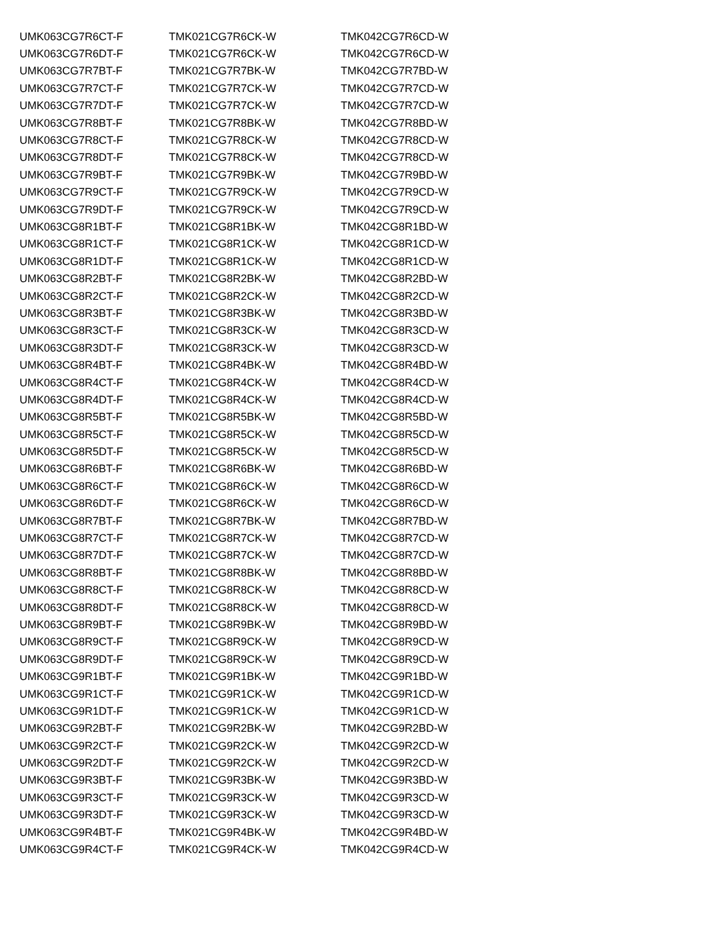| UMK063CG7R6CT-F | TMK021CG7R6CK-W | TMK042CG7R6CD-W |
| UMK063CG7R6DT-F | TMK021CG7R6CK-W | TMK042CG7R6CD-W |
| UMK063CG7R7BT-F | TMK021CG7R7BK-W | TMK042CG7R7BD-W |
| UMK063CG7R7CT-F | TMK021CG7R7CK-W | TMK042CG7R7CD-W |
| UMK063CG7R7DT-F | TMK021CG7R7CK-W | TMK042CG7R7CD-W |
| UMK063CG7R8BT-F | TMK021CG7R8BK-W | TMK042CG7R8BD-W |
| UMK063CG7R8CT-F | TMK021CG7R8CK-W | TMK042CG7R8CD-W |
| UMK063CG7R8DT-F | TMK021CG7R8CK-W | TMK042CG7R8CD-W |
| UMK063CG7R9BT-F | TMK021CG7R9BK-W | TMK042CG7R9BD-W |
| UMK063CG7R9CT-F | TMK021CG7R9CK-W | TMK042CG7R9CD-W |
| UMK063CG7R9DT-F | TMK021CG7R9CK-W | TMK042CG7R9CD-W |
| UMK063CG8R1BT-F | TMK021CG8R1BK-W | TMK042CG8R1BD-W |
| UMK063CG8R1CT-F | TMK021CG8R1CK-W | TMK042CG8R1CD-W |
| UMK063CG8R1DT-F | TMK021CG8R1CK-W | TMK042CG8R1CD-W |
| UMK063CG8R2BT-F | TMK021CG8R2BK-W | TMK042CG8R2BD-W |
| UMK063CG8R2CT-F | TMK021CG8R2CK-W | TMK042CG8R2CD-W |
| UMK063CG8R3BT-F | TMK021CG8R3BK-W | TMK042CG8R3BD-W |
| UMK063CG8R3CT-F | TMK021CG8R3CK-W | TMK042CG8R3CD-W |
| UMK063CG8R3DT-F | TMK021CG8R3CK-W | TMK042CG8R3CD-W |
| UMK063CG8R4BT-F | TMK021CG8R4BK-W | TMK042CG8R4BD-W |
| UMK063CG8R4CT-F | TMK021CG8R4CK-W | TMK042CG8R4CD-W |
| UMK063CG8R4DT-F | TMK021CG8R4CK-W | TMK042CG8R4CD-W |
| UMK063CG8R5BT-F | TMK021CG8R5BK-W | TMK042CG8R5BD-W |
| UMK063CG8R5CT-F | TMK021CG8R5CK-W | TMK042CG8R5CD-W |
| UMK063CG8R5DT-F | TMK021CG8R5CK-W | TMK042CG8R5CD-W |
| UMK063CG8R6BT-F | TMK021CG8R6BK-W | TMK042CG8R6BD-W |
| UMK063CG8R6CT-F | TMK021CG8R6CK-W | TMK042CG8R6CD-W |
| UMK063CG8R6DT-F | TMK021CG8R6CK-W | TMK042CG8R6CD-W |
| UMK063CG8R7BT-F | TMK021CG8R7BK-W | TMK042CG8R7BD-W |
| UMK063CG8R7CT-F | TMK021CG8R7CK-W | TMK042CG8R7CD-W |
| UMK063CG8R7DT-F | TMK021CG8R7CK-W | TMK042CG8R7CD-W |
| UMK063CG8R8BT-F | TMK021CG8R8BK-W | TMK042CG8R8BD-W |
| UMK063CG8R8CT-F | TMK021CG8R8CK-W | TMK042CG8R8CD-W |
| UMK063CG8R8DT-F | TMK021CG8R8CK-W | TMK042CG8R8CD-W |
| UMK063CG8R9BT-F | TMK021CG8R9BK-W | TMK042CG8R9BD-W |
| UMK063CG8R9CT-F | TMK021CG8R9CK-W | TMK042CG8R9CD-W |
| UMK063CG8R9DT-F | TMK021CG8R9CK-W | TMK042CG8R9CD-W |
| UMK063CG9R1BT-F | TMK021CG9R1BK-W | TMK042CG9R1BD-W |
| UMK063CG9R1CT-F | TMK021CG9R1CK-W | TMK042CG9R1CD-W |
| UMK063CG9R1DT-F | TMK021CG9R1CK-W | TMK042CG9R1CD-W |
| UMK063CG9R2BT-F | TMK021CG9R2BK-W | TMK042CG9R2BD-W |
| UMK063CG9R2CT-F | TMK021CG9R2CK-W | TMK042CG9R2CD-W |
| UMK063CG9R2DT-F | TMK021CG9R2CK-W | TMK042CG9R2CD-W |
| UMK063CG9R3BT-F | TMK021CG9R3BK-W | TMK042CG9R3BD-W |
| UMK063CG9R3CT-F | TMK021CG9R3CK-W | TMK042CG9R3CD-W |
| UMK063CG9R3DT-F | TMK021CG9R3CK-W | TMK042CG9R3CD-W |
| UMK063CG9R4BT-F | TMK021CG9R4BK-W | TMK042CG9R4BD-W |
| UMK063CG9R4CT-F | TMK021CG9R4CK-W | TMK042CG9R4CD-W |